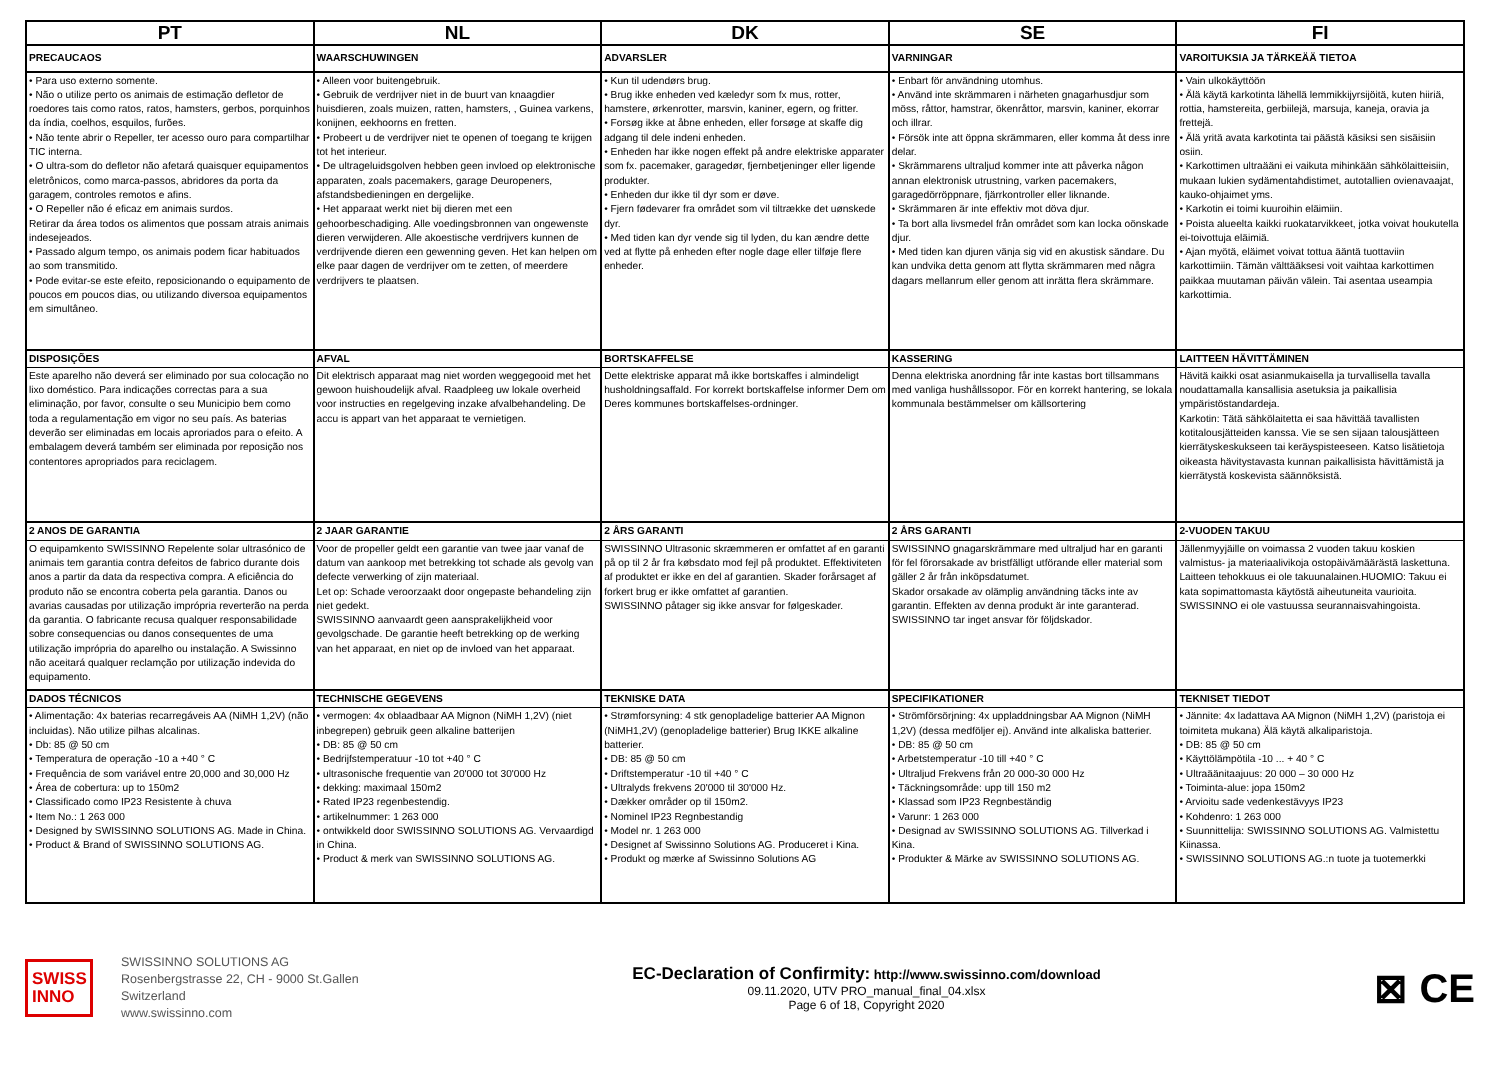| PT | NL | DK | SE | FI |
| --- | --- | --- | --- | --- |
| PRECAUCAOS | WAARSCHUWINGEN | ADVARSLER | VARNINGAR | VAROITUKSIA JA TÄRKEÄÄ TIETOA |
| • Para uso externo somente. • Não o utilize perto os animais de estimação defletor de roedores tais como ratos, ratos, hamsters, gerbos, porquinhos da índia, coelhos, esquilos, furões. • Não tente abrir o Repeller, ter acesso ouro para compartilhar TIC interna. • O ultra-som do defletor não afetará quaisquer equipamentos eletrônicos, como marca-passos, abridores da porta da garagem, controles remotos e afins. • O Repeller não é eficaz em animais surdos. Retirar da área todos os alimentos que possam atrais animais indesejeados. • Passado algum tempo, os animais podem ficar habituados ao som transmitido. • Pode evitar-se este efeito, reposicionando o equipamento de poucos em poucos dias, ou utilizando diversoa equipamentos em simultâneo. | • Alleen voor buitengebruik. • Gebruik de verdrijver niet in de buurt van knaagdier huisdieren, zoals muizen, ratten, hamsters, , Guinea varkens, konijnen, eekhoorns en fretten. • Probeert u de verdrijver niet te openen of toegang te krijgen tot het interieur. • De ultrageluidsgolven hebben geen invloed op elektronische apparaten, zoals pacemakers, garage Deuropeners, afstandsbedieningen en dergelijke. • Het apparaat werkt niet bij dieren met een gehoorbeschadiging. Alle voedingsbronnen van ongewenste dieren verwijderen. Alle akoestische verdrijvers kunnen de verdrijvende dieren een gewenning geven. Het kan helpen om elke paar dagen de verdrijver om te zetten, of meerdere verdrijvers te plaatsen. | • Kun til udendørs brug. • Brug ikke enheden ved kæledyr som fx mus, rotter, hamstere, ørkenrotter, marsvin, kaniner, egern, og fritter. • Forsøg ikke at åbne enheden, eller forsøge at skaffe dig adgang til dele indeni enheden. • Enheden har ikke nogen effekt på andre elektriske apparater som fx. pacemaker, garagedør, fjernbetjeninger eller ligende produkter. • Enheden dur ikke til dyr som er døve. • Fjern fødevarer fra området som vil tiltrække det uønskede dyr. • Med tiden kan dyr vende sig til lyden, du kan ændre dette ved at flytte på enheden efter nogle dage eller tilføje flere enheder. | • Enbart för användning utomhus. • Använd inte skrämmaren i närheten gnagarhusdjur som möss, råttor, hamstrar, ökenråttor, marsvin, kaniner, ekorrar och illrar. • Försök inte att öppna skrämmaren, eller komma åt dess inre delar. • Skrämmarens ultraljud kommer inte att påverka någon annan elektronisk utrustning, varken pacemakers, garagedörröppnare, fjärrkontroller eller liknande. • Skrämmaren är inte effektiv mot döva djur. • Ta bort alla livsmedel från området som kan locka oönskade djur. • Med tiden kan djuren vänja sig vid en akustisk sändare. Du kan undvika detta genom att flytta skrämmaren med några dagars mellanrum eller genom att inrätta flera skrämmare. | • Vain ulkokäyttöön • Älä käytä karkotinta lähellä lemmikkijyrsijöitä, kuten hiiriä, rottia, hamstereita, gerbiilejä, marsuja, kaneja, oravia ja frettejä. • Älä yritä avata karkotinta tai päästä käsiksi sen sisäisiin osiin. • Karkottimen ultraääni ei vaikuta mihinkään sähkölaitteisiin, mukaan lukien sydämentahdistimet, autotallien ovienavaajat, kauko-ohjaimet yms. • Karkotin ei toimi kuuroihin eläimiin. • Poista alueelta kaikki ruokatarvikkeet, jotka voivat houkutella ei-toivottuja eläimiä. • Ajan myötä, eläimet voivat tottua ääntä tuottaviin karkottimiin. Tämän välttääksesi voit vaihtaa karkottimen paikkaa muutaman päivän välein. Tai asentaa useampia karkottimia. |
| DISPOSIÇÕES | AFVAL | BORTSKAFFELSE | KASSERING | LAITTEEN HÄVITTÄMINEN |
| Este aparelho não deverá ser eliminado por sua colocação no lixo doméstico. Para indicações correctas para a sua eliminação, por favor, consulte o seu Municipio bem como toda a regulamentação em vigor no seu país. As baterias deverão ser eliminadas em locais aproriados para o efeito. A embalagem deverá também ser eliminada por reposição nos contentores apropriados para reciclagem. | Dit elektrisch apparaat mag niet worden weggegooid met het gewoon huishoudelijk afval. Raadpleeg uw lokale overheid voor instructies en regelgeving inzake afvalbehandeling. De accu is appart van het apparaat te vernietigen. | Dette elektriske apparat må ikke bortskaffes i almindeligt husholdningsaffald. For korrekt bortskaffelse informer Dem om Deres kommunes bortskaffelses-ordninger. | Denna elektriska anordning får inte kastas bort tillsammans med vanliga hushållssopor. För en korrekt hantering, se lokala kommunala bestämmelser om källsortering | Hävitä kaikki osat asianmukaisella ja turvallisella tavalla noudattamalla kansallisia asetuksia ja paikallisia ympäristöstandardeja. Karkotin: Tätä sähkölaitetta ei saa hävittää tavallisten kotitalousjätteiden kanssa. Vie se sen sijaan talousjätteen kierrätyskeskukseen tai keräyspisteeseen. Katso lisätietoja oikeasta hävitystavasta kunnan paikallisista hävittämistä ja kierrätystä koskevista säännöksistä. |
| 2 ANOS DE GARANTIA | 2 JAAR GARANTIE | 2 ÅRS GARANTI | 2 ÅRS GARANTI | 2-VUODEN TAKUU |
| O equipamkento SWISSINNO Repelente solar ultrasónico de animais tem garantia contra defeitos de fabrico durante dois anos a partir da data da respectiva compra. A eficiência do produto não se encontra coberta pela garantia. Danos ou avarias causadas por utilização imprópria reverterão na perda da garantia. O fabricante recusa qualquer responsabilidade sobre consequencias ou danos consequentes de uma utilização imprópria do aparelho ou instalação. A Swissinno não aceitará qualquer reclamção por utilização indevida do equipamento. | Voor de propeller geldt een garantie van twee jaar vanaf de datum van aankoop met betrekking tot schade als gevolg van defecte verwerking of zijn materiaal. Let op: Schade veroorzaakt door ongepaste behandeling zijn niet gedekt. SWISSINNO aanvaardt geen aansprakelijkheid voor gevolgschade. De garantie heeft betrekking op de werking van het apparaat, en niet op de invloed van het apparaat. | SWISSINNO Ultrasonic skræmmeren er omfattet af en garanti på op til 2 år fra købsdato mod fejl på produktet. Effektiviteten af produktet er ikke en del af garantien. Skader forårsaget af forkert brug er ikke omfattet af garantien. SWISSINNO påtager sig ikke ansvar for følgeskader. | SWISSINNO gnagarskrämmare med ultraljud har en garanti för fel förorsakade av bristfälligt utförande eller material som gäller 2 år från inköpsdatumet. Skador orsakade av olämplig användning täcks inte av garantin. Effekten av denna produkt är inte garanterad. SWISSINNO tar inget ansvar för följdskador. | Jällenmyyjäille on voimassa 2 vuoden takuu koskien valmistus- ja materiaalivikoja ostopäivämäärästä laskettuna. Laitteen tehokkuus ei ole takuunalainen.HUOMIO: Takuu ei kata sopimattomasta käytöstä aiheutuneita vaurioita. SWISSINNO ei ole vastuussa seurannaisvahingoista. |
| DADOS TÉCNICOS | TECHNISCHE GEGEVENS | TEKNISKE DATA | SPECIFIKATIONER | TEKNISET TIEDOT |
| • Alimentação: 4x baterias recarregáveis AA (NiMH 1,2V) (não incluidas). Não utilize pilhas alcalinas. • Db: 85 @ 50 cm • Temperatura de operação -10 a +40 ° C • Frequência de som variável entre 20,000 and 30,000 Hz • Área de cobertura: up to 150m2 • Classificado como IP23 Resistente à chuva • Item No.: 1 263 000 • Designed by SWISSINNO SOLUTIONS AG. Made in China. • Product & Brand of SWISSINNO SOLUTIONS AG. | • vermogen: 4x oblaadbaar AA Mignon (NiMH 1,2V) (niet inbegrepen) gebruik geen alkaline batterijen • DB: 85 @ 50 cm • Bedrijfstemperatuur -10 tot +40 ° C • ultrasonische frequentie van 20'000 tot 30'000 Hz • dekking: maximaal 150m2 • Rated IP23 regenbestendig. • artikelnummer: 1 263 000 • ontwikkeld door SWISSINNO SOLUTIONS AG. Vervaardigd in China. • Product & merk van SWISSINNO SOLUTIONS AG. | • Strømforsyning: 4 stk genopladelige batterier AA Mignon (NiMH1,2V) (genopladelige batterier) Brug IKKE alkaline batterier. • DB: 85 @ 50 cm • Driftstemperatur -10 til +40 ° C • Ultralyds frekvens 20'000 til 30'000 Hz. • Dækker områder op til 150m2. • Nominel IP23 Regnbestandig • Model nr. 1 263 000 • Designet af Swissinno Solutions AG. Produceret i Kina. • Produkt og mærke af Swissinno Solutions AG | • Strömförsörjning: 4x uppladdningsbar AA Mignon (NiMH 1,2V) (dessa medföljer ej). Använd inte alkaliska batterier. • DB: 85 @ 50 cm • Arbetstemperatur -10 till +40 ° C • Ultraljud Frekvens från 20 000-30 000 Hz • Täckningsområde: upp till 150 m2 • Klassad som IP23 Regnbeständig • Varunr: 1 263 000 • Designad av SWISSINNO SOLUTIONS AG. Tillverkad i Kina. • Produkter & Märke av SWISSINNO SOLUTIONS AG. | • Jännite: 4x ladattava AA Mignon (NiMH 1,2V) (paristoja ei toimiteta mukana) Älä käytä alkaliparistoja. • DB: 85 @ 50 cm • Käyttölämpötila -10 ... + 40 ° C • Ultraäänitaajuus: 20 000 – 30 000 Hz • Toiminta-alue: jopa 150m2 • Arvioitu sade vedenkestävyys IP23 • Kohdenro: 1 263 000 • Suunnittelija: SWISSINNO SOLUTIONS AG. Valmistettu Kiinassa. • SWISSINNO SOLUTIONS AG.:n tuote ja tuotemerkki |
SWISS
INNO
SWISSINNO SOLUTIONS AG
Rosenbergstrasse 22, CH - 9000 St.Gallen
Switzerland
www.swissinno.com
EC-Declaration of Confirmity: http://www.swissinno.com/download
09.11.2020, UTV PRO_manual_final_04.xlsx
Page 6 of 18, Copyright 2020
⊠ CE